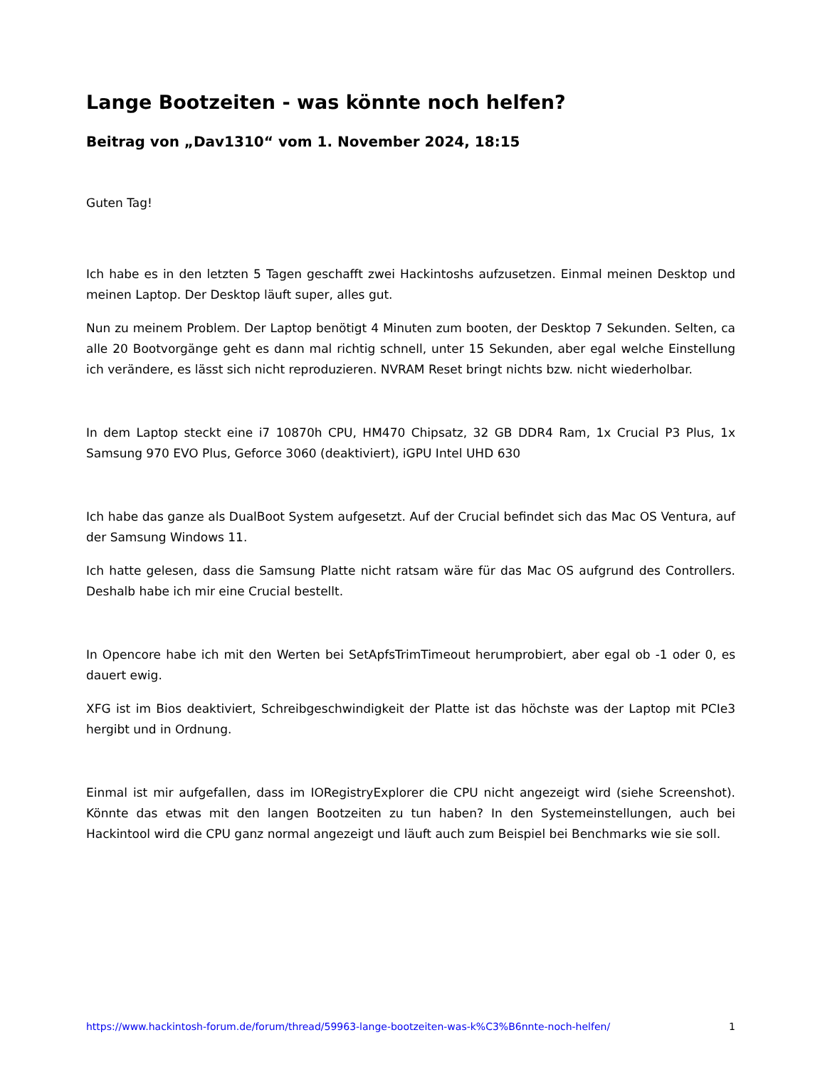Lange Bootzeiten - was könnte noch helfen?
Beitrag von „Dav1310“ vom 1. November 2024, 18:15
Guten Tag!
Ich habe es in den letzten 5 Tagen geschafft zwei Hackintoshs aufzusetzen. Einmal meinen Desktop und meinen Laptop. Der Desktop läuft super, alles gut.
Nun zu meinem Problem. Der Laptop benötigt 4 Minuten zum booten, der Desktop 7 Sekunden. Selten, ca alle 20 Bootvorgänge geht es dann mal richtig schnell, unter 15 Sekunden, aber egal welche Einstellung ich verändere, es lässt sich nicht reproduzieren. NVRAM Reset bringt nichts bzw. nicht wiederholbar.
In dem Laptop steckt eine i7 10870h CPU, HM470 Chipsatz, 32 GB DDR4 Ram, 1x Crucial P3 Plus, 1x Samsung 970 EVO Plus, Geforce 3060 (deaktiviert), iGPU Intel UHD 630
Ich habe das ganze als DualBoot System aufgesetzt. Auf der Crucial befindet sich das Mac OS Ventura, auf der Samsung Windows 11.
Ich hatte gelesen, dass die Samsung Platte nicht ratsam wäre für das Mac OS aufgrund des Controllers. Deshalb habe ich mir eine Crucial bestellt.
In Opencore habe ich mit den Werten bei SetApfsTrimTimeout herumprobiert, aber egal ob -1 oder 0, es dauert ewig.
XFG ist im Bios deaktiviert, Schreibgeschwindigkeit der Platte ist das höchste was der Laptop mit PCIe3 hergibt und in Ordnung.
Einmal ist mir aufgefallen, dass im IORegistryExplorer die CPU nicht angezeigt wird (siehe Screenshot). Könnte das etwas mit den langen Bootzeiten zu tun haben? In den Systemeinstellungen, auch bei Hackintool wird die CPU ganz normal angezeigt und läuft auch zum Beispiel bei Benchmarks wie sie soll.
https://www.hackintosh-forum.de/forum/thread/59963-lange-bootzeiten-was-k%C3%B6nnte-noch-helfen/ 1